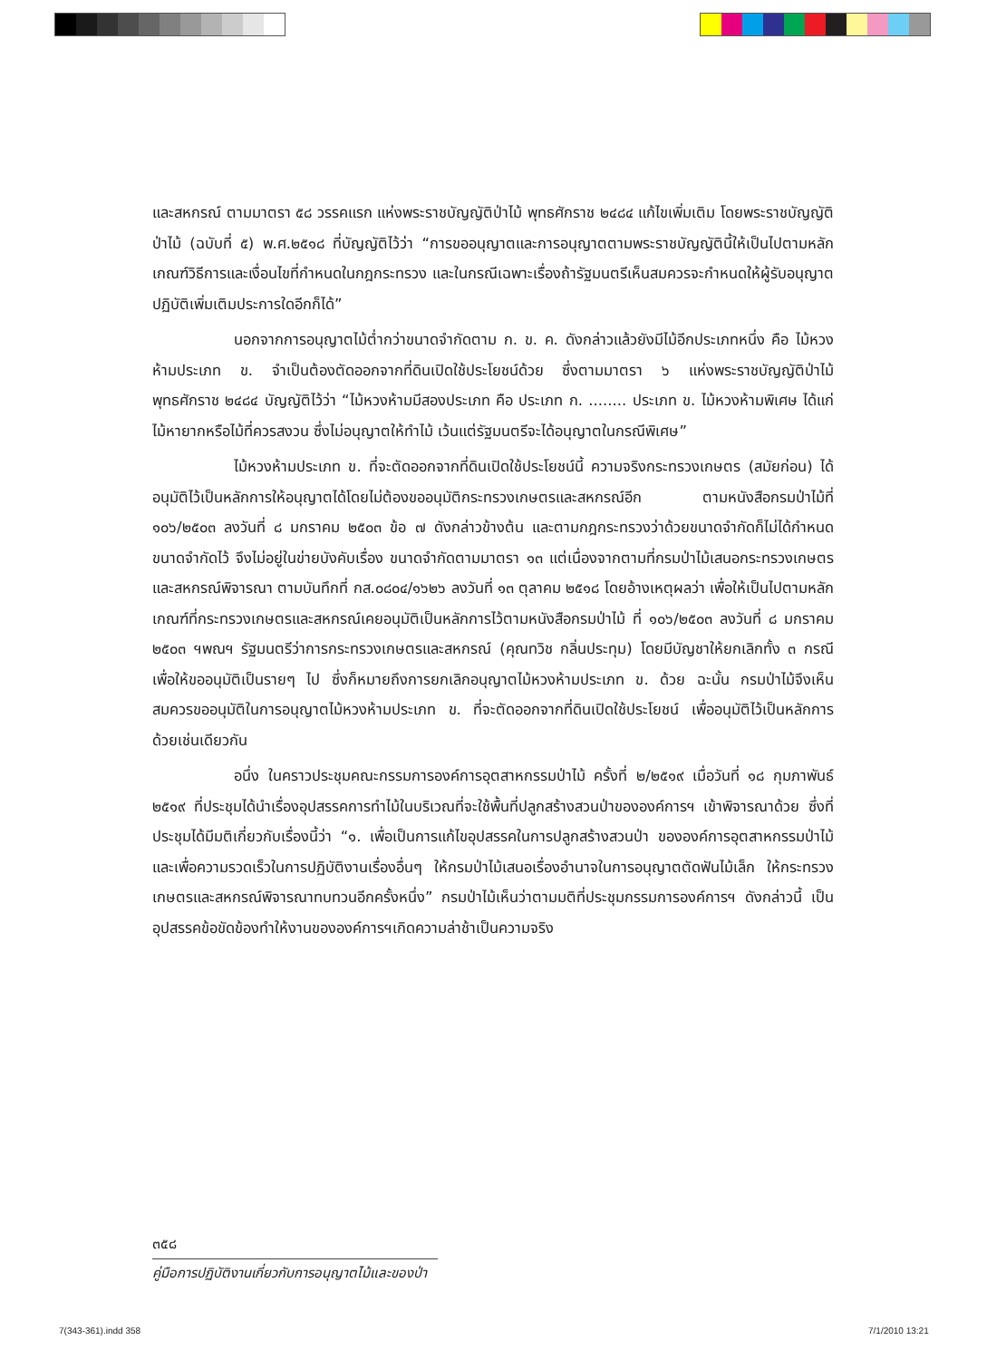และสหกรณ์ ตามมาตรา ๕๘ วรรคแรก แห่งพระราชบัญญัติป่าไม้ พุทธศักราช ๒๔๘๔ แก้ไขเพิ่มเติม โดยพระราชบัญญัติป่าไม้ (ฉบับที่ ๕) พ.ศ.๒๕๑๘ ที่บัญญัติไว้ว่า “การขออนุญาตและการอนุญาตตามพระราชบัญญัตินี้ให้เป็นไปตามหลักเกณฑ์วิธีการและเงื่อนไขที่กำหนดในกฎกระทรวง และในกรณีเฉพาะเรื่องถ้ารัฐมนตรีเห็นสมควรจะกำหนดให้ผู้รับอนุญาตปฏิบัติเพิ่มเติมประการใดอีกก็ได้”
นอกจากการอนุญาตไม้ต่ำกว่าขนาดจำกัดตาม ก. ข. ค. ดังกล่าวแล้วยังมีไม้อีกประเภทหนึ่ง คือ ไม้หวงห้ามประเภท ข. จำเป็นต้องตัดออกจากที่ดินเปิดใช้ประโยชน์ด้วย ซึ่งตามมาตรา ๖ แห่งพระราชบัญญัติป่าไม้ พุทธศักราช ๒๔๘๔ บัญญัติไว้ว่า “ไม้หวงห้ามมีสองประเภท คือ ประเภท ก. ........ ประเภท ข. ไม้หวงห้ามพิเศษ ได้แก่ไม้หายากหรือไม้ที่ควรสงวน ซึ่งไม่อนุญาตให้ทำไม้ เว้นแต่รัฐมนตรีจะได้อนุญาตในกรณีพิเศษ”
ไม้หวงห้ามประเภท ข. ที่จะตัดออกจากที่ดินเปิดใช้ประโยชน์นี้ ความจริงกระทรวงเกษตร (สมัยก่อน) ได้อนุมัติไว้เป็นหลักการให้อนุญาตได้โดยไม่ต้องขออนุมัติกระทรวงเกษตรและสหกรณ์อีก ตามหนังสือกรมป่าไม้ที่ ๑๐๖/๒๕๐๓ ลงวันที่ ๘ มกราคม ๒๕๐๓ ข้อ ๗ ดังกล่าวข้างต้น และตามกฎกระทรวงว่าด้วยขนาดจำกัดก็ไม่ได้กำหนดขนาดจำกัดไว้ จึงไม่อยู่ในข่ายบังคับเรื่อง ขนาดจำกัดตามมาตรา ๑๓ แต่เนื่องจากตามที่กรมป่าไม้เสนอกระทรวงเกษตรและสหกรณ์พิจารณา ตามบันทึกที่ กส.๐๘๐๔/๑๖๒๖ ลงวันที่ ๑๓ ตุลาคม ๒๕๑๘ โดยอ้างเหตุผลว่า เพื่อให้เป็นไปตามหลักเกณฑ์ที่กระทรวงเกษตรและสหกรณ์เคยอนุมัติเป็นหลักการไว้ตามหนังสือกรมป่าไม้ ที่ ๑๐๖/๒๕๐๓ ลงวันที่ ๘ มกราคม ๒๕๐๓ ฯพณฯ รัฐมนตรีว่าการกระทรวงเกษตรและสหกรณ์ (คุณทวิช กลิ่นประทุม) โดยมีบัญชาให้ยกเลิกทั้ง ๓ กรณี เพื่อให้ขออนุมัติเป็นรายๆ ไป ซึ่งก็หมายถึงการยกเลิกอนุญาตไม้หวงห้ามประเภท ข. ด้วย ฉะนั้น กรมป่าไม้จึงเห็นสมควรขออนุมัติในการอนุญาตไม้หวงห้ามประเภท ข. ที่จะตัดออกจากที่ดินเปิดใช้ประโยชน์ เพื่ออนุมัติไว้เป็นหลักการด้วยเช่นเดียวกัน
อนึ่ง ในคราวประชุมคณะกรรมการองค์การอุตสาหกรรมป่าไม้ ครั้งที่ ๒/๒๕๑๙ เมื่อวันที่ ๑๘ กุมภาพันธ์ ๒๕๑๙ ที่ประชุมได้นำเรื่องอุปสรรคการทำไม้ในบริเวณที่จะใช้พื้นที่ปลูกสร้างสวนป่าขององค์การฯ เข้าพิจารณาด้วย ซึ่งที่ประชุมได้มีมติเกี่ยวกับเรื่องนี้ว่า “๑. เพื่อเป็นการแก้ไขอุปสรรคในการปลูกสร้างสวนป่า ขององค์การอุตสาหกรรมป่าไม้ และเพื่อความรวดเร็วในการปฏิบัติงานเรื่องอื่นๆ ให้กรมป่าไม้เสนอเรื่องอำนาจในการอนุญาตตัดฟันไม้เล็ก ให้กระทรวงเกษตรและสหกรณ์พิจารณาทบทวนอีกครั้งหนึ่ง” กรมป่าไม้เห็นว่าตามมติที่ประชุมกรรมการองค์การฯ ดังกล่าวนี้ เป็นอุปสรรคข้อขัดข้องทำให้งานขององค์การฯเกิดความล่าช้าเป็นความจริง
๓๕๘
คู่มือการปฏิบัติงานเกี่ยวกับการอนุญาตไม้และของป่า
7(343-361).indd 358 7/1/2010 13:21